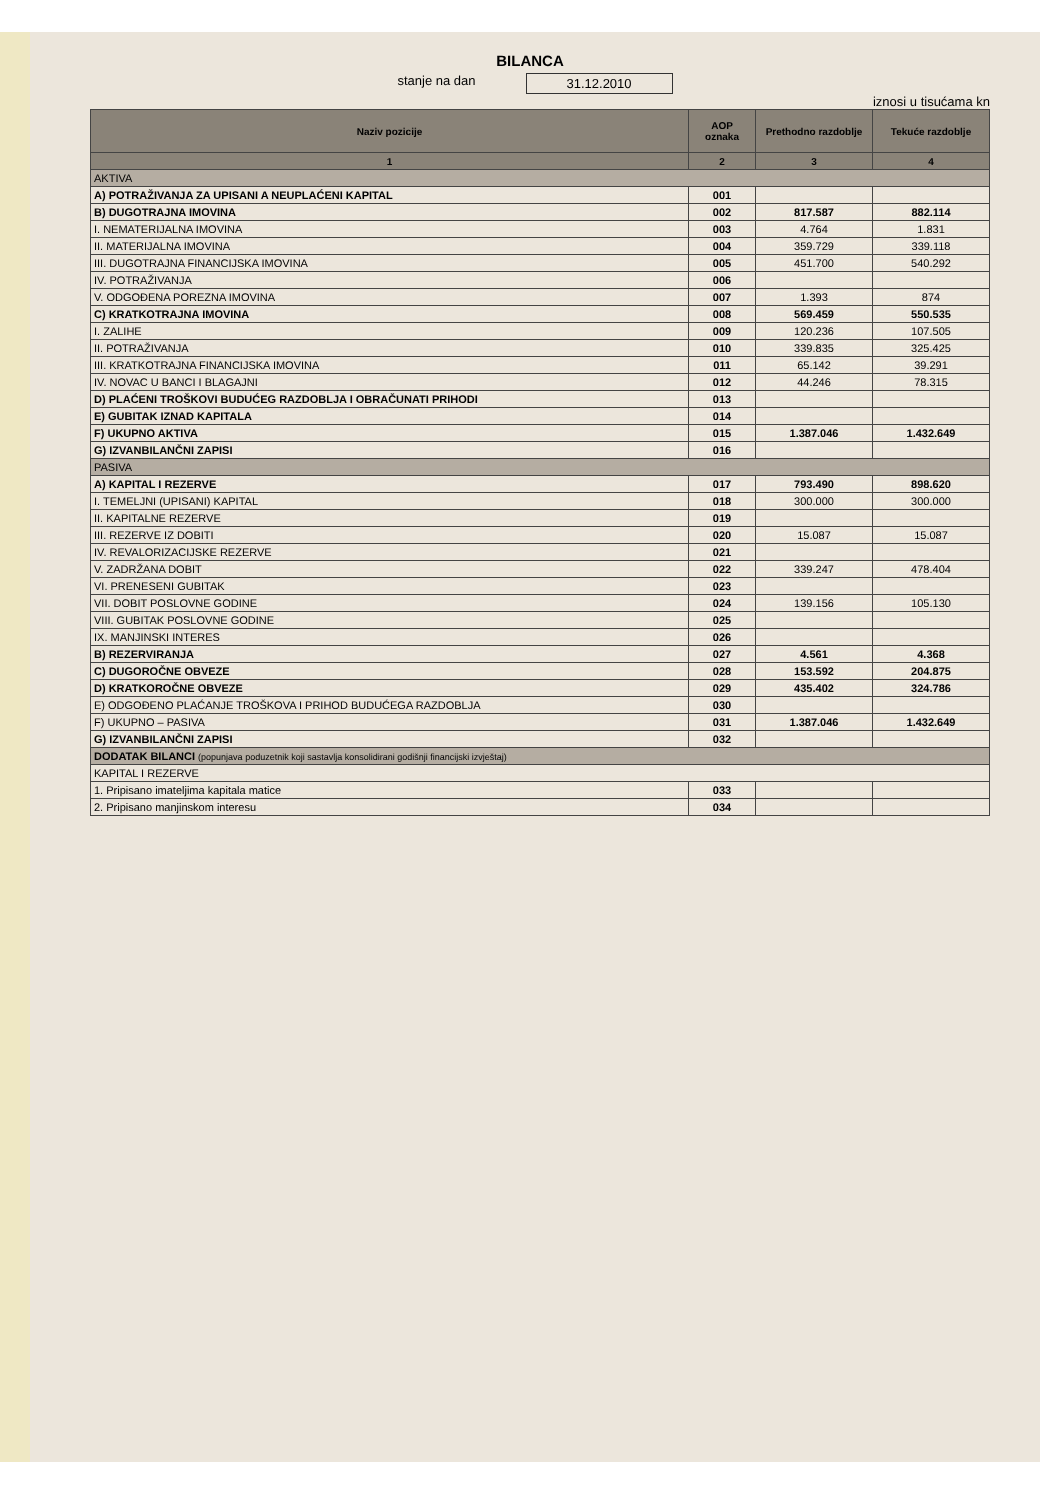BILANCA
stanje na dan 31.12.2010
iznosi u tisućama kn
| Naziv pozicije | AOP oznaka | Prethodno razdoblje | Tekuće razdoblje |
| --- | --- | --- | --- |
| 1 | 2 | 3 | 4 |
| AKTIVA | | | |
| A) POTRAŽIVANJA ZA UPISANI A NEUPLAĆENI KAPITAL | 001 | | |
| B) DUGOTRAJNA IMOVINA | 002 | 817.587 | 882.114 |
| I. NEMATERIJALNA IMOVINA | 003 | 4.764 | 1.831 |
| II. MATERIJALNA IMOVINA | 004 | 359.729 | 339.118 |
| III. DUGOTRAJNA FINANCIJSKA IMOVINA | 005 | 451.700 | 540.292 |
| IV. POTRAŽIVANJA | 006 | | |
| V. ODGOĐENA POREZNA IMOVINA | 007 | 1.393 | 874 |
| C) KRATKOTRAJNA IMOVINA | 008 | 569.459 | 550.535 |
| I. ZALIHE | 009 | 120.236 | 107.505 |
| II. POTRAŽIVANJA | 010 | 339.835 | 325.425 |
| III. KRATKOTRAJNA FINANCIJSKA IMOVINA | 011 | 65.142 | 39.291 |
| IV. NOVAC U BANCI I BLAGAJNI | 012 | 44.246 | 78.315 |
| D) PLAĆENI TROŠKOVI BUDUĆEG RAZDOBLJA I OBRAČUNATI PRIHODI | 013 | | |
| E) GUBITAK IZNAD KAPITALA | 014 | | |
| F) UKUPNO AKTIVA | 015 | 1.387.046 | 1.432.649 |
| G) IZVANBILANČNI ZAPISI | 016 | | |
| PASIVA | | | |
| A) KAPITAL I REZERVE | 017 | 793.490 | 898.620 |
| I. TEMELJNI (UPISANI) KAPITAL | 018 | 300.000 | 300.000 |
| II. KAPITALNE REZERVE | 019 | | |
| III. REZERVE IZ DOBITI | 020 | 15.087 | 15.087 |
| IV. REVALORIZACIJSKE REZERVE | 021 | | |
| V. ZADRŽANA DOBIT | 022 | 339.247 | 478.404 |
| VI. PRENESENI GUBITAK | 023 | | |
| VII. DOBIT POSLOVNE GODINE | 024 | 139.156 | 105.130 |
| VIII. GUBITAK POSLOVNE GODINE | 025 | | |
| IX. MANJINSKI INTERES | 026 | | |
| B) REZERVIRANJA | 027 | 4.561 | 4.368 |
| C) DUGOROČNE OBVEZE | 028 | 153.592 | 204.875 |
| D) KRATKOROČNE OBVEZE | 029 | 435.402 | 324.786 |
| E) ODGOĐENO PLAĆANJE TROŠKOVA I PRIHOD BUDUĆEGA RAZDOBLJA | 030 | | |
| F) UKUPNO – PASIVA | 031 | 1.387.046 | 1.432.649 |
| G) IZVANBILANČNI ZAPISI | 032 | | |
| DODATAK BILANCI (popunjava poduzetnik koji sastavlja konsolidirani godišnji financijski izvještaj) | | | |
| KAPITAL I REZERVE | | | |
| 1. Pripisano imateljima kapitala matice | 033 | | |
| 2. Pripisano manjinskom interesu | 034 | | |